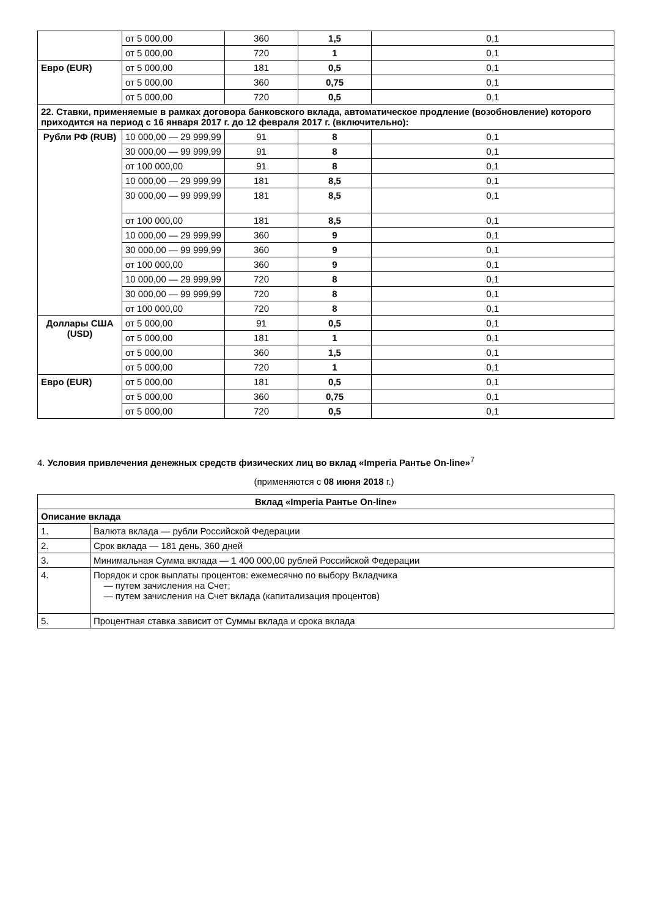| | от 5 000,00 | 360 | 1,5 | 0,1 |
| | от 5 000,00 | 720 | 1 | 0,1 |
| Евро (EUR) | от 5 000,00 | 181 | 0,5 | 0,1 |
| | от 5 000,00 | 360 | 0,75 | 0,1 |
| | от 5 000,00 | 720 | 0,5 | 0,1 |
| 22. Ставки, применяемые в рамках договора банковского вклада, автоматическое продление (возобновление) которого приходится на период с 16 января 2017 г. до 12 февраля 2017 г. (включительно): | | | | |
| Рубли РФ (RUB) | 10 000,00 — 29 999,99 | 91 | 8 | 0,1 |
| | 30 000,00 — 99 999,99 | 91 | 8 | 0,1 |
| | от 100 000,00 | 91 | 8 | 0,1 |
| | 10 000,00 — 29 999,99 | 181 | 8,5 | 0,1 |
| | 30 000,00 — 99 999,99 | 181 | 8,5 | 0,1 |
| | от 100 000,00 | 181 | 8,5 | 0,1 |
| | 10 000,00 — 29 999,99 | 360 | 9 | 0,1 |
| | 30 000,00 — 99 999,99 | 360 | 9 | 0,1 |
| | от 100 000,00 | 360 | 9 | 0,1 |
| | 10 000,00 — 29 999,99 | 720 | 8 | 0,1 |
| | 30 000,00 — 99 999,99 | 720 | 8 | 0,1 |
| | от 100 000,00 | 720 | 8 | 0,1 |
| Доллары США (USD) | от 5 000,00 | 91 | 0,5 | 0,1 |
| | от 5 000,00 | 181 | 1 | 0,1 |
| | от 5 000,00 | 360 | 1,5 | 0,1 |
| | от 5 000,00 | 720 | 1 | 0,1 |
| Евро (EUR) | от 5 000,00 | 181 | 0,5 | 0,1 |
| | от 5 000,00 | 360 | 0,75 | 0,1 |
| | от 5 000,00 | 720 | 0,5 | 0,1 |
4. Условия привлечения денежных средств физических лиц во вклад «Imperia Рантье On-line»<sup>7</sup>
(применяются с 08 июня 2018 г.)
| Вклад «Imperia Рантье On-line» | |
| --- | --- |
| Описание вклада | |
| 1. | Валюта вклада — рубли Российской Федерации |
| 2. | Срок вклада — 181 день, 360 дней |
| 3. | Минимальная Сумма вклада — 1 400 000,00 рублей Российской Федерации |
| 4. | Порядок и срок выплаты процентов: ежемесячно по выбору Вкладчика — путем зачисления на Счет; — путем зачисления на Счет вклада (капитализация процентов) |
| 5. | Процентная ставка зависит от Суммы вклада и срока вклада |